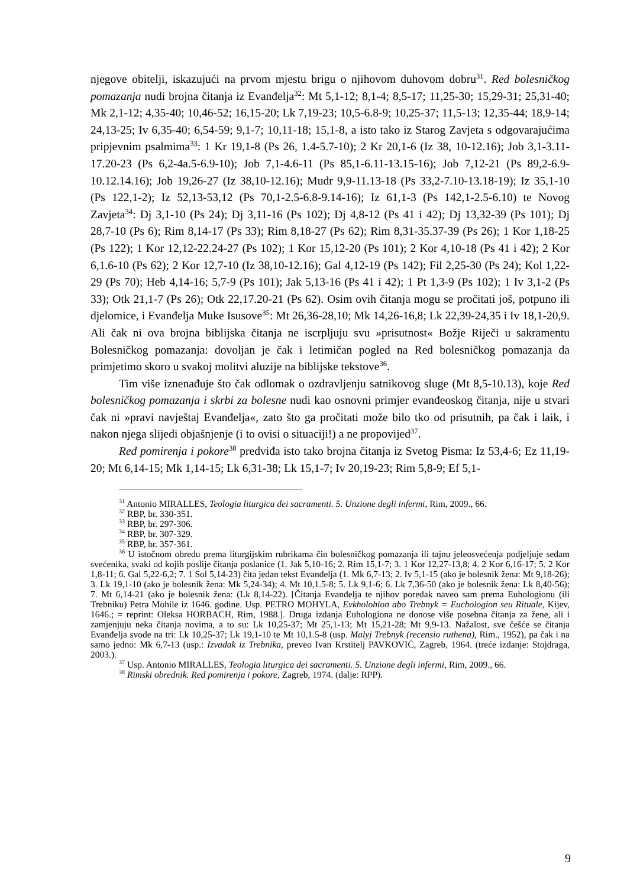njegove obitelji, iskazujući na prvom mjestu brigu o njihovom duhovom dobru<sup>31</sup>. Red bolesničkog pomazanja nudi brojna čitanja iz Evanđelja<sup>32</sup>: Mt 5,1-12; 8,1-4; 8,5-17; 11,25-30; 15,29-31; 25,31-40; Mk 2,1-12; 4,35-40; 10,46-52; 16,15-20; Lk 7,19-23; 10,5-6.8-9; 10,25-37; 11,5-13; 12,35-44; 18,9-14; 24,13-25; Iv 6,35-40; 6,54-59; 9,1-7; 10,11-18; 15,1-8, a isto tako iz Starog Zavjeta s odgovarajućima pripjevnim psalmima<sup>33</sup>: 1 Kr 19,1-8 (Ps 26, 1.4-5.7-10); 2 Kr 20,1-6 (Iz 38, 10-12.16); Job 3,1-3.11-17.20-23 (Ps 6,2-4a.5-6.9-10); Job 7,1-4.6-11 (Ps 85,1-6.11-13.15-16); Job 7,12-21 (Ps 89,2-6.9-10.12.14.16); Job 19,26-27 (Iz 38,10-12.16); Mudr 9,9-11.13-18 (Ps 33,2-7.10-13.18-19); Iz 35,1-10 (Ps 122,1-2); Iz 52,13-53,12 (Ps 70,1-2.5-6.8-9.14-16); Iz 61,1-3 (Ps 142,1-2.5-6.10) te Novog Zavjeta<sup>34</sup>: Dj 3,1-10 (Ps 24); Dj 3,11-16 (Ps 102); Dj 4,8-12 (Ps 41 i 42); Dj 13,32-39 (Ps 101); Dj 28,7-10 (Ps 6); Rim 8,14-17 (Ps 33); Rim 8,18-27 (Ps 62); Rim 8,31-35.37-39 (Ps 26); 1 Kor 1,18-25 (Ps 122); 1 Kor 12,12-22.24-27 (Ps 102); 1 Kor 15,12-20 (Ps 101); 2 Kor 4,10-18 (Ps 41 i 42); 2 Kor 6,1.6-10 (Ps 62); 2 Kor 12,7-10 (Iz 38,10-12.16); Gal 4,12-19 (Ps 142); Fil 2,25-30 (Ps 24); Kol 1,22-29 (Ps 70); Heb 4,14-16; 5,7-9 (Ps 101); Jak 5,13-16 (Ps 41 i 42); 1 Pt 1,3-9 (Ps 102); 1 Iv 3,1-2 (Ps 33); Otk 21,1-7 (Ps 26); Otk 22,17.20-21 (Ps 62). Osim ovih čitanja mogu se pročitati još, potpuno ili djelomice, i Evanđelja Muke Isusove<sup>35</sup>: Mt 26,36-28,10; Mk 14,26-16,8; Lk 22,39-24,35 i Iv 18,1-20,9. Ali čak ni ova brojna biblijska čitanja ne iscrpljuju svu »prisutnost« Božje Riječi u sakramentu Bolesničkog pomazanja: dovoljan je čak i letimičan pogled na Red bolesničkog pomazanja da primjetimo skoro u svakoj molitvi aluzije na biblijske tekstove<sup>36</sup>.
Tim više iznenađuje što čak odlomak o ozdravljenju satnikovog sluge (Mt 8,5-10.13), koje Red bolesničkog pomazanja i skrbi za bolesne nudi kao osnovni primjer evanđeoskog čitanja, nije u stvari čak ni »pravi navještaj Evanđelja«, zato što ga pročitati može bilo tko od prisutnih, pa čak i laik, i nakon njega slijedi objašnjenje (i to ovisi o situaciji!) a ne propovijed<sup>37</sup>.
Red pomirenja i pokore<sup>38</sup> predviđa isto tako brojna čitanja iz Svetog Pisma: Iz 53,4-6; Ez 11,19-20; Mt 6,14-15; Mk 1,14-15; Lk 6,31-38; Lk 15,1-7; Iv 20,19-23; Rim 5,8-9; Ef 5,1-
<sup>31</sup> Antonio MIRALLES, Teologia liturgica dei sacramenti. 5. Unzione degli infermi, Rim, 2009., 66.
<sup>32</sup> RBP, br. 330-351.
<sup>33</sup> RBP, br. 297-306.
<sup>34</sup> RBP, br. 307-329.
<sup>35</sup> RBP, br. 357-361.
<sup>36</sup> U istočnom obredu prema liturgijskim rubrikama čin bolesničkog pomazanja ili tajnu jeleosvećenja podjeljuje sedam svećenika, svaki od kojih poslije čitanja poslanice (1. Jak 5,10-16; 2. Rim 15,1-7; 3. 1 Kor 12,27-13,8; 4. 2 Kor 6,16-17; 5. 2 Kor 1,8-11; 6. Gal 5,22-6,2; 7. 1 Sol 5,14-23) čita jedan tekst Evanđelja (1. Mk 6,7-13; 2. Iv 5,1-15 (ako je bolesnik žena: Mt 9,18-26); 3. Lk 19,1-10 (ako je bolesnik žena: Mk 5,24-34); 4. Mt 10,1.5-8; 5. Lk 9,1-6; 6. Lk 7,36-50 (ako je bolesnik žena: Lk 8,40-56); 7. Mt 6,14-21 (ako je bolesnik žena: (Lk 8,14-22). [Čitanja Evanđelja te njihov poredak naveo sam prema Euhologionu (ili Trebniku) Petra Mohile iz 1646. godine. Usp. PETRO MOHYLA, Evkholohion abo Trebnyk = Euchologion seu Rituale, Kijev, 1646.; = reprint: Oleksa HORBACH, Rim, 1988.]. Druga izdanja Euhologiona ne donose više posebna čitanja za žene, ali i zamjenjuju neka čitanja novima, a to su: Lk 10,25-37; Mt 25,1-13; Mt 15,21-28; Mt 9,9-13. Nažalost, sve češće se čitanja Evanđelja svode na tri: Lk 10,25-37; Lk 19,1-10 te Mt 10,1.5-8 (usp. Malyj Trebnyk (recensio ruthena), Rim., 1952), pa čak i na samo jedno: Mk 6,7-13 (usp.: Izvadak iz Trebnika, preveo Ivan Krstitelj PAVKOVIĆ, Zagreb, 1964. (treće izdanje: Stojdraga, 2003.).
<sup>37</sup> Usp. Antonio MIRALLES, Teologia liturgica dei sacramenti. 5. Unzione degli infermi, Rim, 2009., 66.
<sup>38</sup> Rimski obrednik. Red pomirenja i pokore, Zagreb, 1974. (dalje: RPP).
9